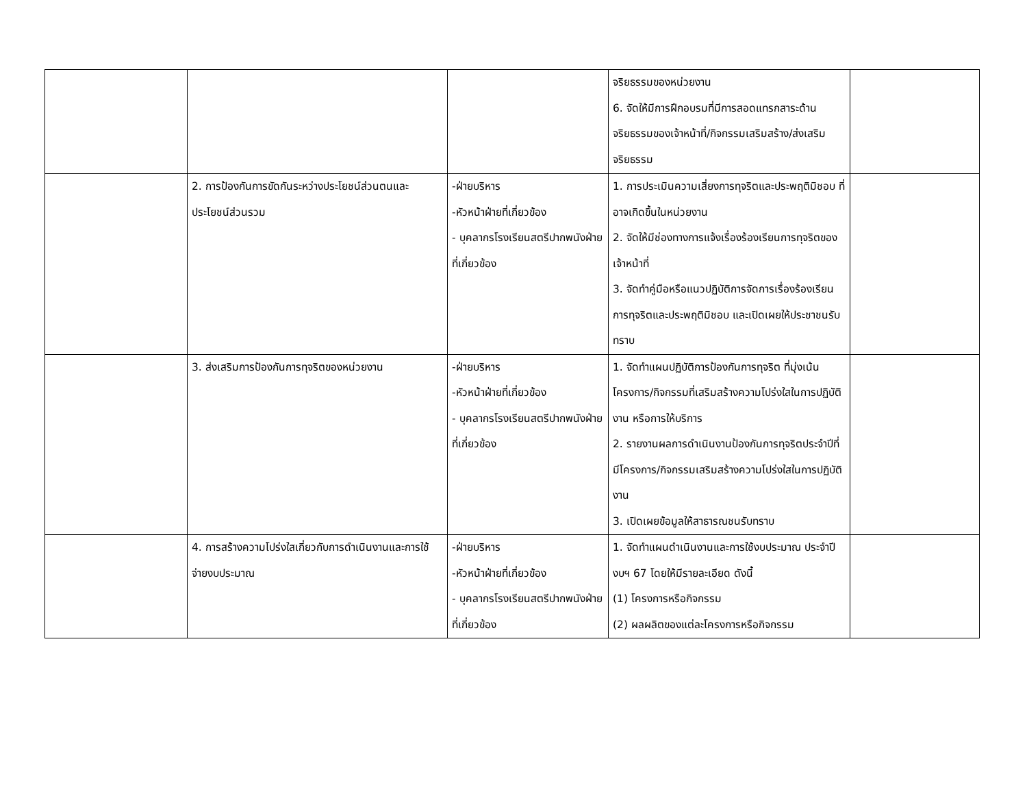| | | | จริยธรรมของหน่วยงาน 6. จัดให้มีการฝึกอบรมที่มีการสอดแทรกสาระด้านจริยธรรมของเจ้าหน้าที่/กิจกรรมเสริมสร้าง/ส่งเสริมจริยธรรม | |
| | 2. การป้องกันการขัดกันระหว่างประโยชน์ส่วนตนและประโยชน์ส่วนรวม | -ฝ่ายบริหาร -หัวหน้าฝ่ายที่เกี่ยวข้อง - บุคลากรโรงเรียนสตรีปากพนังฝ่ายที่เกี่ยวข้อง | 1. การประเมินความเสี่ยงการทุจริตและประพฤติมิชอบ ที่อาจเกิดขึ้นในหน่วยงาน 2. จัดให้มีช่องทางการแจ้งเรื่องร้องเรียนการทุจริตของเจ้าหน้าที่ 3. จัดทำคู่มือหรือแนวปฏิบัติการจัดการเรื่องร้องเรียนการทุจริตและประพฤติมิชอบ และเปิดเผยให้ประชาชนรับทราบ | |
| | 3. ส่งเสริมการป้องกันการทุจริตของหน่วยงาน | -ฝ่ายบริหาร -หัวหน้าฝ่ายที่เกี่ยวข้อง - บุคลากรโรงเรียนสตรีปากพนังฝ่ายที่เกี่ยวข้อง | 1. จัดทำแผนปฏิบัติการป้องกันการทุจริต ที่มุ่งเน้นโครงการ/กิจกรรมที่เสริมสร้างความโปร่งใสในการปฏิบัติงาน หรือการให้บริการ 2. รายงานผลการดำเนินงานป้องกันการทุจริตประจำปีที่มีโครงการ/กิจกรรมเสริมสร้างความโปร่งใสในการปฏิบัติงาน 3. เปิดเผยข้อมูลให้สาธารณชนรับทราบ | |
| | 4. การสร้างความโปร่งใสเกี่ยวกับการดำเนินงานและการใช้จ่ายงบประมาณ | -ฝ่ายบริหาร -หัวหน้าฝ่ายที่เกี่ยวข้อง - บุคลากรโรงเรียนสตรีปากพนังฝ่ายที่เกี่ยวข้อง | 1. จัดทำแผนดำเนินงานและการใช้งบประมาณ ประจำปีงบฯ 67 โดยให้มีรายละเอียด ดังนี้ (1) โครงการหรือกิจกรรม (2) ผลผลิตของแต่ละโครงการหรือกิจกรรม | |